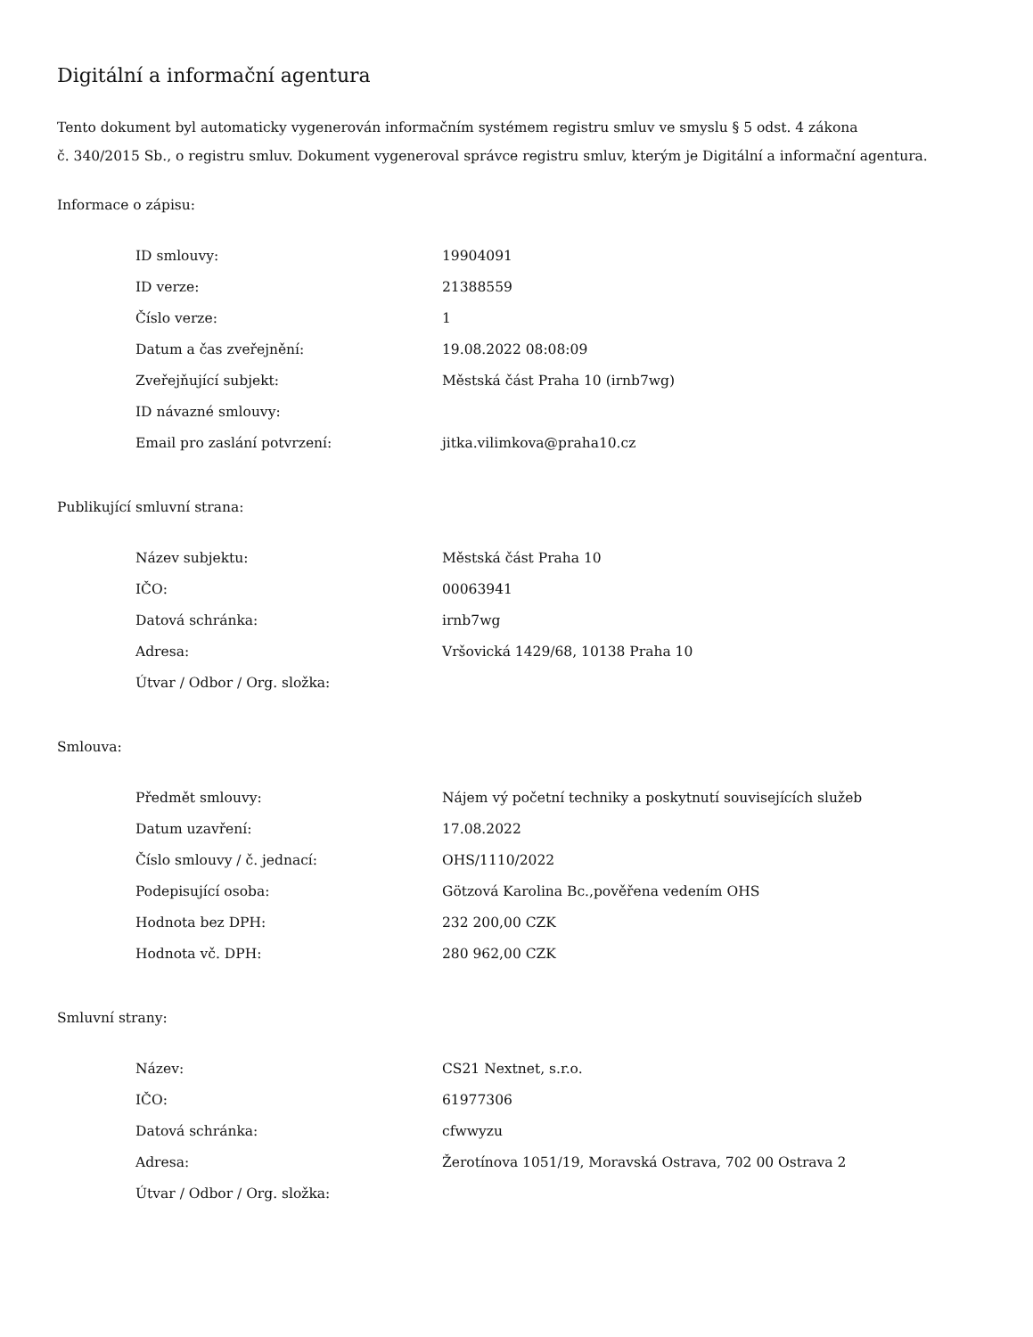Digitální a informační agentura
Tento dokument byl automaticky vygenerován informačním systémem registru smluv ve smyslu § 5 odst. 4 zákona
č. 340/2015 Sb., o registru smluv. Dokument vygeneroval správce registru smluv, kterým je Digitální a informační agentura.
Informace o zápisu:
| ID smlouvy: | 19904091 |
| ID verze: | 21388559 |
| Číslo verze: | 1 |
| Datum a čas zveřejnění: | 19.08.2022 08:08:09 |
| Zveřejňující subjekt: | Městská část Praha 10 (irnb7wg) |
| ID návazné smlouvy: | |
| Email pro zaslání potvrzení: | jitka.vilimkova@praha10.cz |
Publikující smluvní strana:
| Název subjektu: | Městská část Praha 10 |
| IČO: | 00063941 |
| Datová schránka: | irnb7wg |
| Adresa: | Vršovická 1429/68, 10138 Praha 10 |
| Útvar / Odbor / Org. složka: | |
Smlouva:
| Předmět smlouvy: | Nájem vý početní techniky a poskytnutí souvisejících služeb |
| Datum uzavření: | 17.08.2022 |
| Číslo smlouvy / č. jednací: | OHS/1110/2022 |
| Podepisující osoba: | Götzová Karolina Bc.,pověřena vedením OHS |
| Hodnota bez DPH: | 232 200,00 CZK |
| Hodnota vč. DPH: | 280 962,00 CZK |
Smluvní strany:
| Název: | CS21 Nextnet, s.r.o. |
| IČO: | 61977306 |
| Datová schránka: | cfwwyzu |
| Adresa: | Žerotínova 1051/19, Moravská Ostrava, 702 00 Ostrava 2 |
| Útvar / Odbor / Org. složka: | |